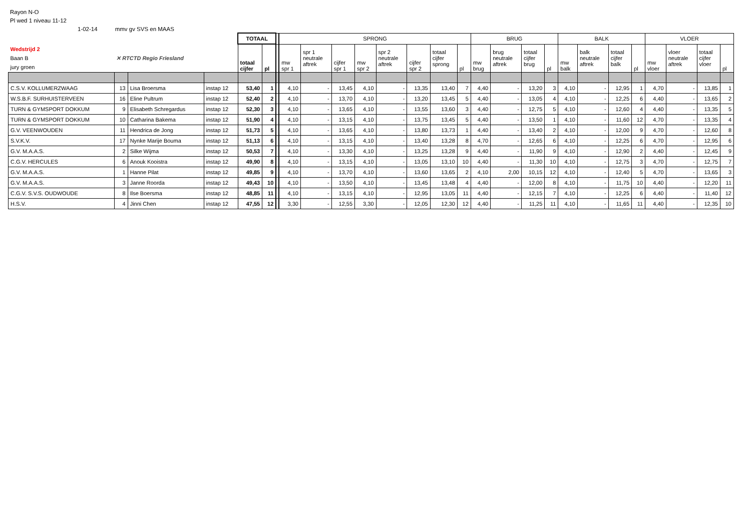Rayon N-O
Pl wed 1 niveau 11-12
1-02-14 mmv gv SVS en MAAS
| | | | | TOTAAL | | | SPRONG | | | | | | | | BRUG | | | | BALK | | | | VLOER | | | |
| Wedstrijd 2 Baan B jury groen | ✕ RTCTD Regio Friesland | | | totaal cijfer | pl | | mw spr 1 | spr 1 neutrale aftrek | cijfer spr 1 | mw spr 2 | spr 2 neutrale aftrek | cijfer spr 2 | totaal cijfer sprong | pl | mw brug | brug neutrale aftrek | totaal cijfer brug | pl | mw balk | balk neutrale aftrek | totaal cijfer balk | pl | mw vloer | vloer neutrale aftrek | totaal cijfer vloer | pl |
| C.S.V. KOLLUMERZWAAG | 13 | Lisa Broersma | instap 12 | 53,40 | 1 | | 4,10 | - | 13,45 | 4,10 | - | 13,35 | 13,40 | 7 | 4,40 | - | 13,20 | 3 | 4,10 | - | 12,95 | 1 | 4,70 | - | 13,85 | 1 |
| W.S.B.F. SURHUISTERVEEN | 16 | Eline Pultrum | instap 12 | 52,40 | 2 | | 4,10 | - | 13,70 | 4,10 | - | 13,20 | 13,45 | 5 | 4,40 | - | 13,05 | 4 | 4,10 | - | 12,25 | 6 | 4,40 | - | 13,65 | 2 |
| TURN & GYMSPORT DOKKUM | 9 | Elisabeth Schregardus | instap 12 | 52,30 | 3 | | 4,10 | - | 13,65 | 4,10 | - | 13,55 | 13,60 | 3 | 4,40 | - | 12,75 | 5 | 4,10 | - | 12,60 | 4 | 4,40 | - | 13,35 | 5 |
| TURN & GYMSPORT DOKKUM | 10 | Catharina Bakema | instap 12 | 51,90 | 4 | | 4,10 | - | 13,15 | 4,10 | - | 13,75 | 13,45 | 5 | 4,40 | - | 13,50 | 1 | 4,10 | - | 11,60 | 12 | 4,70 | - | 13,35 | 4 |
| G.V. VEENWOUDEN | 11 | Hendrica de Jong | instap 12 | 51,73 | 5 | | 4,10 | - | 13,65 | 4,10 | - | 13,80 | 13,73 | 1 | 4,40 | - | 13,40 | 2 | 4,10 | - | 12,00 | 9 | 4,70 | - | 12,60 | 8 |
| S.V.K.V. | 17 | Nynke Marije Bouma | instap 12 | 51,13 | 6 | | 4,10 | - | 13,15 | 4,10 | - | 13,40 | 13,28 | 8 | 4,70 | - | 12,65 | 6 | 4,10 | - | 12,25 | 6 | 4,70 | - | 12,95 | 6 |
| G.V. M.A.A.S. | 2 | Silke Wijma | instap 12 | 50,53 | 7 | | 4,10 | - | 13,30 | 4,10 | - | 13,25 | 13,28 | 9 | 4,40 | - | 11,90 | 9 | 4,10 | - | 12,90 | 2 | 4,40 | - | 12,45 | 9 |
| C.G.V. HERCULES | 6 | Anouk Kooistra | instap 12 | 49,90 | 8 | | 4,10 | - | 13,15 | 4,10 | - | 13,05 | 13,10 | 10 | 4,40 | - | 11,30 | 10 | 4,10 | - | 12,75 | 3 | 4,70 | - | 12,75 | 7 |
| G.V. M.A.A.S. | 1 | Hanne Pilat | instap 12 | 49,85 | 9 | | 4,10 | - | 13,70 | 4,10 | - | 13,60 | 13,65 | 2 | 4,10 | 2,00 | 10,15 | 12 | 4,10 | - | 12,40 | 5 | 4,70 | - | 13,65 | 3 |
| G.V. M.A.A.S. | 3 | Janne Roorda | instap 12 | 49,43 | 10 | | 4,10 | - | 13,50 | 4,10 | - | 13,45 | 13,48 | 4 | 4,40 | - | 12,00 | 8 | 4,10 | - | 11,75 | 10 | 4,40 | - | 12,20 | 11 |
| C.G.V. S.V.S. OUDWOUDE | 8 | Ilse Boersma | instap 12 | 48,85 | 11 | | 4,10 | - | 13,15 | 4,10 | - | 12,95 | 13,05 | 11 | 4,40 | - | 12,15 | 7 | 4,10 | - | 12,25 | 6 | 4,40 | - | 11,40 | 12 |
| H.S.V. | 4 | Jinni Chen | instap 12 | 47,55 | 12 | | 3,30 | - | 12,55 | 3,30 | - | 12,05 | 12,30 | 12 | 4,40 | - | 11,25 | 11 | 4,10 | - | 11,65 | 11 | 4,40 | - | 12,35 | 10 |